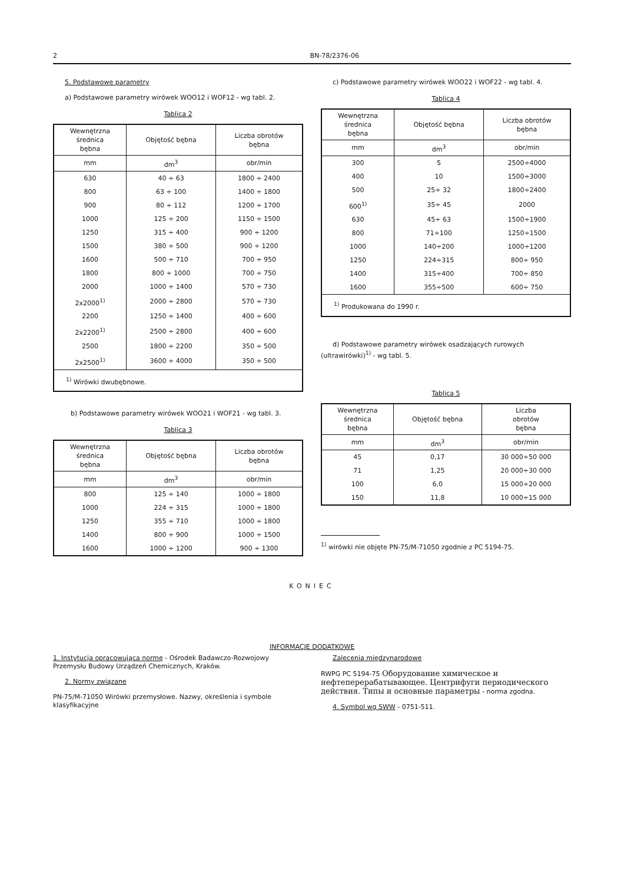2 BN-78/2376-06
5. Podstawowe parametry
a) Podstawowe parametry wirówek WOO12 i WOF12 - wg tabl. 2.
Tablica 2
| Wewnętrzna średnica bębna | Objętość bębna | Liczba obrotów bębna |
| --- | --- | --- |
| mm | dm<sup>3</sup> | obr/min |
| 630 | 40 ÷ 63 | 1800 ÷ 2400 |
| 800 | 63 ÷ 100 | 1400 ÷ 1800 |
| 900 | 80 ÷ 112 | 1200 ÷ 1700 |
| 1000 | 125 ÷ 200 | 1150 ÷ 1500 |
| 1250 | 315 ÷ 400 | 900 ÷ 1200 |
| 1500 | 380 ÷ 500 | 900 ÷ 1200 |
| 1600 | 500 ÷ 710 | 700 ÷ 950 |
| 1800 | 800 ÷ 1000 | 700 ÷ 750 |
| 2000 | 1000 ÷ 1400 | 570 ÷ 730 |
| 2x2000<sup>1)</sup> | 2000 ÷ 2800 | 570 ÷ 730 |
| 2200 | 1250 ÷ 1400 | 400 ÷ 600 |
| 2x2200<sup>1)</sup> | 2500 ÷ 2800 | 400 ÷ 600 |
| 2500 | 1800 ÷ 2200 | 350 ÷ 500 |
| 2x2500<sup>1)</sup> | 3600 ÷ 4000 | 350 ÷ 500 |
| <sup>1)</sup> Wirówki dwubębnowe. | | |
b) Podstawowe parametry wirówek WOO21 i WOF21 - wg tabl. 3.
Tablica 3
| Wewnętrzna średnica bębna | Objętość bębna | Liczba obrotów bębna |
| --- | --- | --- |
| mm | dm<sup>3</sup> | obr/min |
| 800 | 125 ÷ 140 | 1000 ÷ 1800 |
| 1000 | 224 ÷ 315 | 1000 ÷ 1800 |
| 1250 | 355 ÷ 710 | 1000 ÷ 1800 |
| 1400 | 800 ÷ 900 | 1000 ÷ 1500 |
| 1600 | 1000 ÷ 1200 | 900 ÷ 1300 |
c) Podstawowe parametry wirówek WOO22 i WOF22 - wg tabl. 4.
Tablica 4
| Wewnętrzna średnica bębna | Objętość bębna | Liczba obrotów bębna |
| --- | --- | --- |
| mm | dm<sup>3</sup> | obr/min |
| 300 | 5 | 2500÷4000 |
| 400 | 10 | 1500÷3000 |
| 500 | 25÷ 32 | 1800÷2400 |
| 600<sup>1)</sup> | 35÷ 45 | 2000 |
| 630 | 45÷ 63 | 1500÷1900 |
| 800 | 71÷100 | 1250÷1500 |
| 1000 | 140÷200 | 1000÷1200 |
| 1250 | 224÷315 | 800÷ 950 |
| 1400 | 315÷400 | 700÷ 850 |
| 1600 | 355÷500 | 600÷ 750 |
| <sup>1)</sup> Produkowana do 1990 r. | | |
d) Podstawowe parametry wirówek osadzających rurowych (ultrawirówki)<sup>1)</sup> - wg tabl. 5.
Tablica 5
| Wewnętrzna średnica bębna | Objętość bębna | Liczba obrotów bębna |
| --- | --- | --- |
| mm | dm<sup>3</sup> | obr/min |
| 45 | 0,17 | 30 000÷50 000 |
| 71 | 1,25 | 20 000÷30 000 |
| 100 | 6,0 | 15 000÷20 000 |
| 150 | 11,8 | 10 000÷15 000 |
<sup>1)</sup> wirówki nie objęte PN-75/M-71050 zgodnie z PC 5194-75.
KONIEC
INFORMACJE DODATKOWE
1. Instytucja opracowująca normę - Ośrodek Badawczo-Rozwojowy Przemysłu Budowy Urządzeń Chemicznych, Kraków.
2. Normy związane
PN-75/M-71050 Wirówki przemysłowe. Nazwy, określenia i symbole klasyfikacyjne
Zalecenia międzynarodowe
RWPG PC 5194-75 Оборудование химическое и нефтеперерабатывающее. Центрифуги периодического действия. Типы и основные параметры - norma zgodna.
4. Symbol wg SWW - 0751-511.